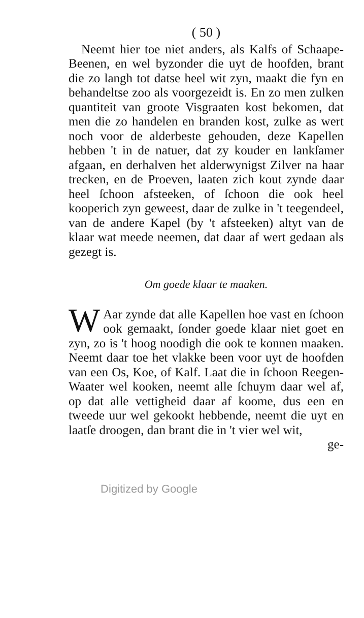( 50 )
Neemt hier toe niet anders, als Kalfs of Schaape-Beenen, en wel byzonder die uyt de hoofden, brant die zo langh tot datse heel wit zyn, maakt die fyn en behandeltse zoo als voorgezeidt is. En zo men zulken quantiteit van groote Visgraaten kost bekomen, dat men die zo handelen en branden kost, zulke as wert noch voor de alderbeste gehouden, deze Kapellen hebben 't in de natuer, dat zy kouder en lankſamer afgaan, en derhalven het alderwynigst Zilver na haar trecken, en de Proeven, laaten zich kout zynde daar heel ſchoon afsteeken, of ſchoon die ook heel kooperich zyn geweest, daar de zulke in 't teegendeel, van de andere Kapel (by 't afsteeken) altyt van de klaar wat meede neemen, dat daar af wert gedaan als gezegt is.
Om goede klaar te maaken.
WAar zynde dat alle Kapellen hoe vast en ſchoon ook gemaakt, ſonder goede klaar niet goet en zyn, zo is 't hoog noodigh die ook te konnen maaken. Neemt daar toe het vlakke been voor uyt de hoofden van een Os, Koe, of Kalf. Laat die in ſchoon Reegen-Waater wel kooken, neemt alle ſchuym daar wel af, op dat alle vettigheid daar af koome, dus een en tweede uur wel gekookt hebbende, neemt die uyt en laatſe droogen, dan brant die in 't vier wel wit,
ge-
Digitized by Google